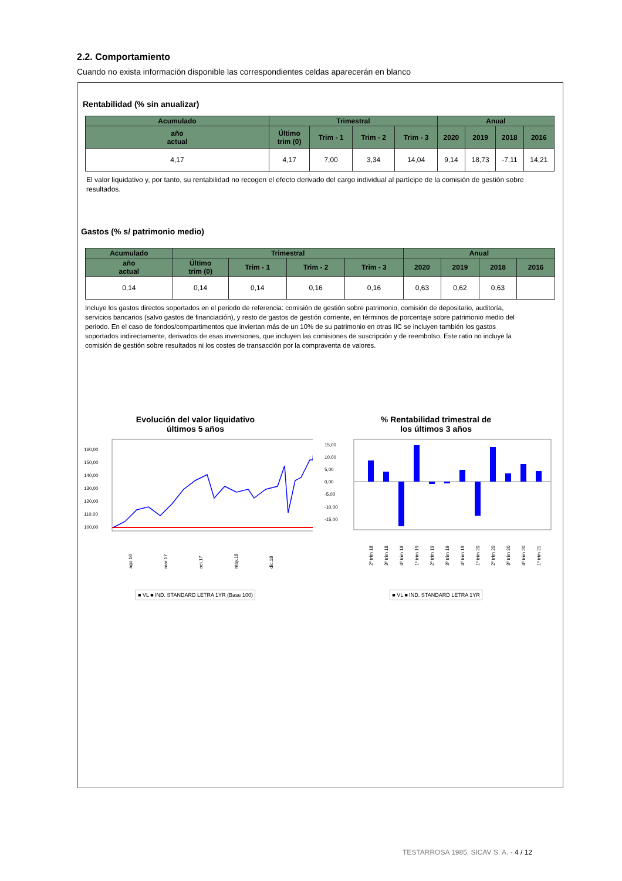2.2. Comportamiento
Cuando no exista información disponible las correspondientes celdas aparecerán en blanco
Rentabilidad (% sin anualizar)
| Acumulado | Trimestral | | | | Anual | | | |
| --- | --- | --- | --- | --- | --- | --- | --- | --- |
| año actual | Último trim (0) | Trim - 1 | Trim - 2 | Trim - 3 | 2020 | 2019 | 2018 | 2016 |
| 4,17 | 4,17 | 7,00 | 3,34 | 14,04 | 9,14 | 18,73 | -7,11 | 14,21 |
El valor liquidativo y, por tanto, su rentabilidad no recogen el efecto derivado del cargo individual al partícipe de la comisión de gestión sobre
resultados.
Gastos (% s/ patrimonio medio)
| Acumulado | Trimestral | | | | Anual | | | |
| --- | --- | --- | --- | --- | --- | --- | --- | --- |
| año actual | Último trim (0) | Trim - 1 | Trim - 2 | Trim - 3 | 2020 | 2019 | 2018 | 2016 |
| 0,14 | 0,14 | 0,14 | 0,16 | 0,16 | 0,63 | 0,62 | 0,63 | |
Incluye los gastos directos soportados en el periodo de referencia: comisión de gestión sobre patrimonio, comisión de depositario, auditoría, servicios bancarios (salvo gastos de financiación), y resto de gastos de gestión corriente, en términos de porcentaje sobre patrimonio medio del periodo. En el caso de fondos/compartimentos que inviertan más de un 10% de su patrimonio en otras IIC se incluyen también los gastos soportados indirectamente, derivados de esas inversiones, que incluyen las comisiones de suscripción y de reembolso. Este ratio no incluye la comisión de gestión sobre resultados ni los costes de transacción por la compraventa de valores.
Evolución del valor liquidativo
últimos 5 años
160,00
150,00
140,00
130,00
120,00
110,00
100,00
ago.16
mar.17
oct.17
may.18
dic.18
■ VL ■ IND. STANDARD LETRA 1YR (Base 100)
% Rentabilidad trimestral de
los últimos 3 años
15,00
10,00
5,00
0,00
-5,00
-10,00
-15,00
2º trim 18
3º trim 18
4º trim 18
1º trim 19
2º trim 19
3º trim 19
4º trim 19
1º trim 20
2º trim 20
3º trim 20
4º trim 20
1º trim 21
■ VL ■ IND. STANDARD LETRA 1YR
TESTARROSA 1985, SICAV S. A. - 4 / 12